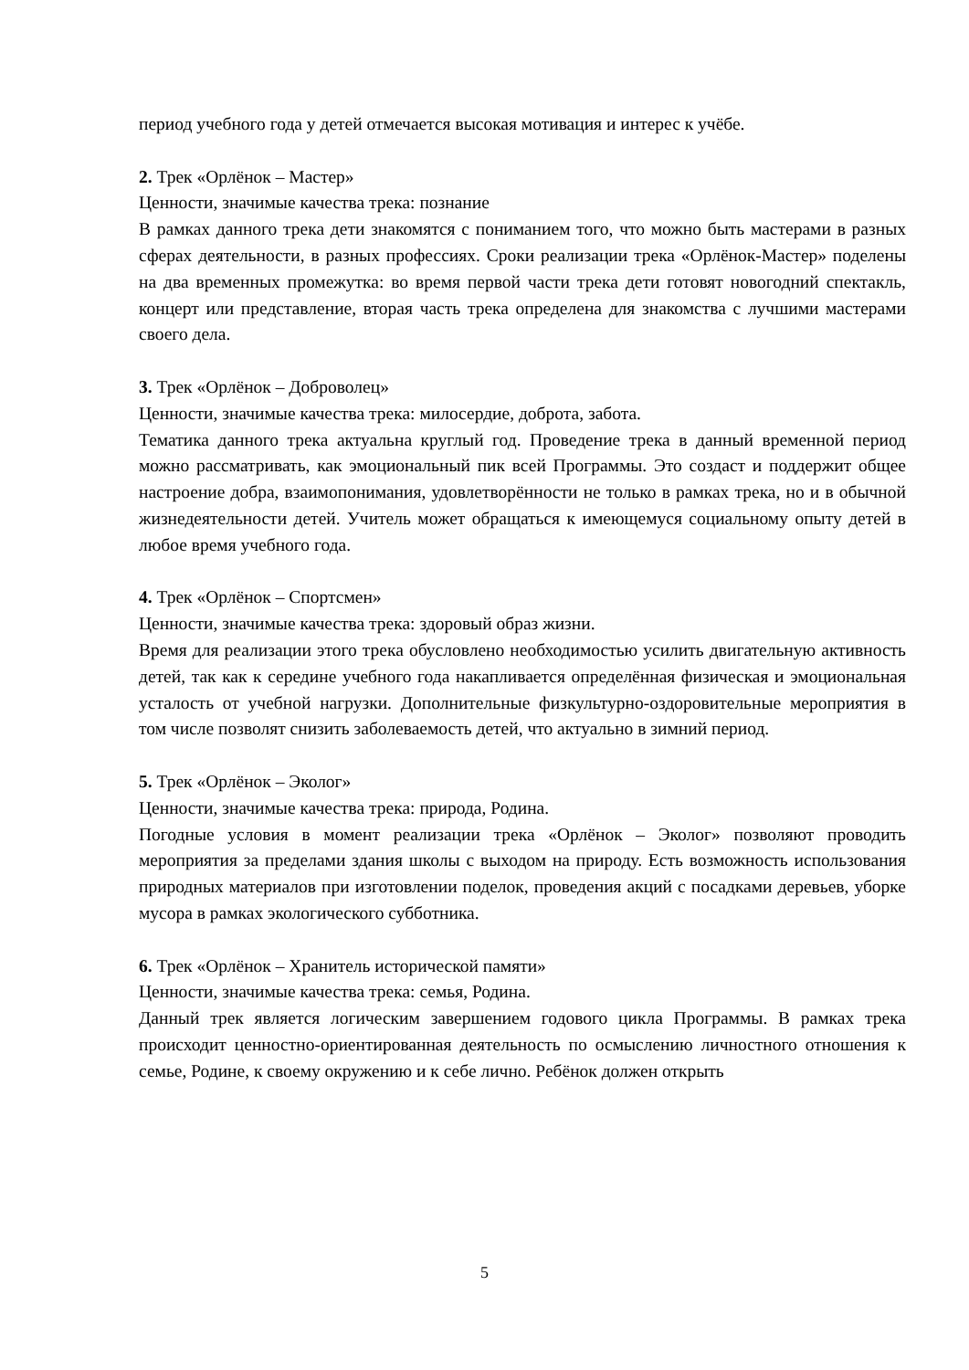период учебного года у детей отмечается высокая мотивация и интерес к учёбе.
2. Трек «Орлёнок – Мастер»
Ценности, значимые качества трека: познание
В рамках данного трека дети знакомятся с пониманием того, что можно быть мастерами в разных сферах деятельности, в разных профессиях. Сроки реализации трека «Орлёнок-Мастер» поделены на два временных промежутка: во время первой части трека дети готовят новогодний спектакль, концерт или представление, вторая часть трека определена для знакомства с лучшими мастерами своего дела.
3. Трек «Орлёнок – Доброволец»
Ценности, значимые качества трека: милосердие, доброта, забота.
Тематика данного трека актуальна круглый год. Проведение трека в данный временной период можно рассматривать, как эмоциональный пик всей Программы. Это создаст и поддержит общее настроение добра, взаимопонимания, удовлетворённости не только в рамках трека, но и в обычной жизнедеятельности детей. Учитель может обращаться к имеющемуся социальному опыту детей в любое время учебного года.
4. Трек «Орлёнок – Спортсмен»
Ценности, значимые качества трека: здоровый образ жизни.
Время для реализации этого трека обусловлено необходимостью усилить двигательную активность детей, так как к середине учебного года накапливается определённая физическая и эмоциональная усталость от учебной нагрузки. Дополнительные физкультурно-оздоровительные мероприятия в том числе позволят снизить заболеваемость детей, что актуально в зимний период.
5. Трек «Орлёнок – Эколог»
Ценности, значимые качества трека: природа, Родина.
Погодные условия в момент реализации трека «Орлёнок – Эколог» позволяют проводить мероприятия за пределами здания школы с выходом на природу. Есть возможность использования природных материалов при изготовлении поделок, проведения акций с посадками деревьев, уборке мусора в рамках экологического субботника.
6. Трек «Орлёнок – Хранитель исторической памяти»
Ценности, значимые качества трека: семья, Родина.
Данный трек является логическим завершением годового цикла Программы. В рамках трека происходит ценностно-ориентированная деятельность по осмыслению личностного отношения к семье, Родине, к своему окружению и к себе лично. Ребёнок должен открыть
5